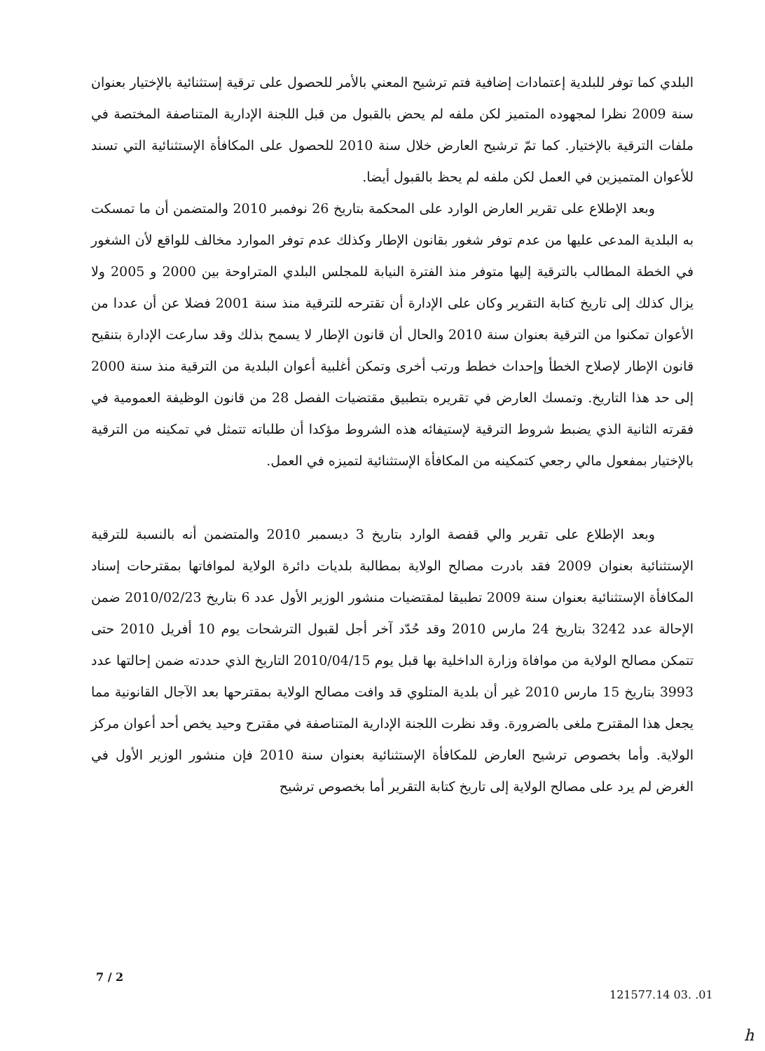البلدي كما توفر للبلدية إعتمادات إضافية فتم ترشيح المعني بالأمر للحصول على ترقية إستثنائية بالإختيار بعنوان سنة 2009 نظرا لمجهوده المتميز لكن ملفه لم يحض بالقبول من قبل اللجنة الإدارية المتناصفة المختصة في ملفات الترقية بالإختيار. كما تمّ ترشيح العارض خلال سنة 2010 للحصول على المكافأة الإستثنائية التي تسند للأعوان المتميزين في العمل لكن ملفه لم يحظ بالقبول أيضا.
وبعد الإطلاع على تقرير العارض الوارد على المحكمة بتاريخ 26 نوفمبر 2010 والمتضمن أن ما تمسكت به البلدية المدعى عليها من عدم توفر شغور بقانون الإطار وكذلك عدم توفر الموارد مخالف للواقع لأن الشغور في الخطة المطالب بالترقية إليها متوفر منذ الفترة النيابة للمجلس البلدي المتراوحة بين 2000 و 2005 ولا يزال كذلك إلى تاريخ كتابة التقرير وكان على الإدارة أن تقترحه للترقية منذ سنة 2001 فضلا عن أن عددا من الأعوان تمكنوا من الترقية بعنوان سنة 2010 والحال أن قانون الإطار لا يسمح بذلك وقد سارعت الإدارة بتنقيح قانون الإطار لإصلاح الخطأ وإحداث خطط ورتب أخرى وتمكن أغلبية أعوان البلدية من الترقية منذ سنة 2000 إلى حد هذا التاريخ. وتمسك العارض في تقريره بتطبيق مقتضيات الفصل 28 من قانون الوظيفة العمومية في فقرته الثانية الذي يضبط شروط الترقية لإستيفائه هذه الشروط مؤكدا أن طلباته تتمثل في تمكينه من الترقية بالإختيار بمفعول مالي رجعي كتمكينه من المكافأة الإستثنائية لتميزه في العمل.
وبعد الإطلاع على تقرير والي قفصة الوارد بتاريخ 3 ديسمبر 2010 والمتضمن أنه بالنسبة للترقية الإستثنائية بعنوان 2009 فقد بادرت مصالح الولاية بمطالبة بلديات دائرة الولاية لموافاتها بمقترحات إسناد المكافأة الإستثنائية بعنوان سنة 2009 تطبيقا لمقتضيات منشور الوزير الأول عدد 6 بتاريخ 2010/02/23 ضمن الإحالة عدد 3242 بتاريخ 24 مارس 2010 وقد حُدّد آخر أجل لقبول الترشحات يوم 10 أفريل 2010 حتى تتمكن مصالح الولاية من موافاة وزارة الداخلية بها قبل يوم 2010/04/15 التاريخ الذي حددته ضمن إحالتها عدد 3993 بتاريخ 15 مارس 2010 غير أن بلدية المتلوي قد وافت مصالح الولاية بمقترحها بعد الآجال القانونية مما يجعل هذا المقترح ملغى بالضرورة. وقد نظرت اللجنة الإدارية المتناصفة في مقترح وحيد يخص أحد أعوان مركز الولاية. وأما بخصوص ترشيح العارض للمكافأة الإستثنائية بعنوان سنة 2010 فإن منشور الوزير الأول في الغرض لم يرد على مصالح الولاية إلى تاريخ كتابة التقرير أما بخصوص ترشيح
7 / 2
121577.14 03. .01
h